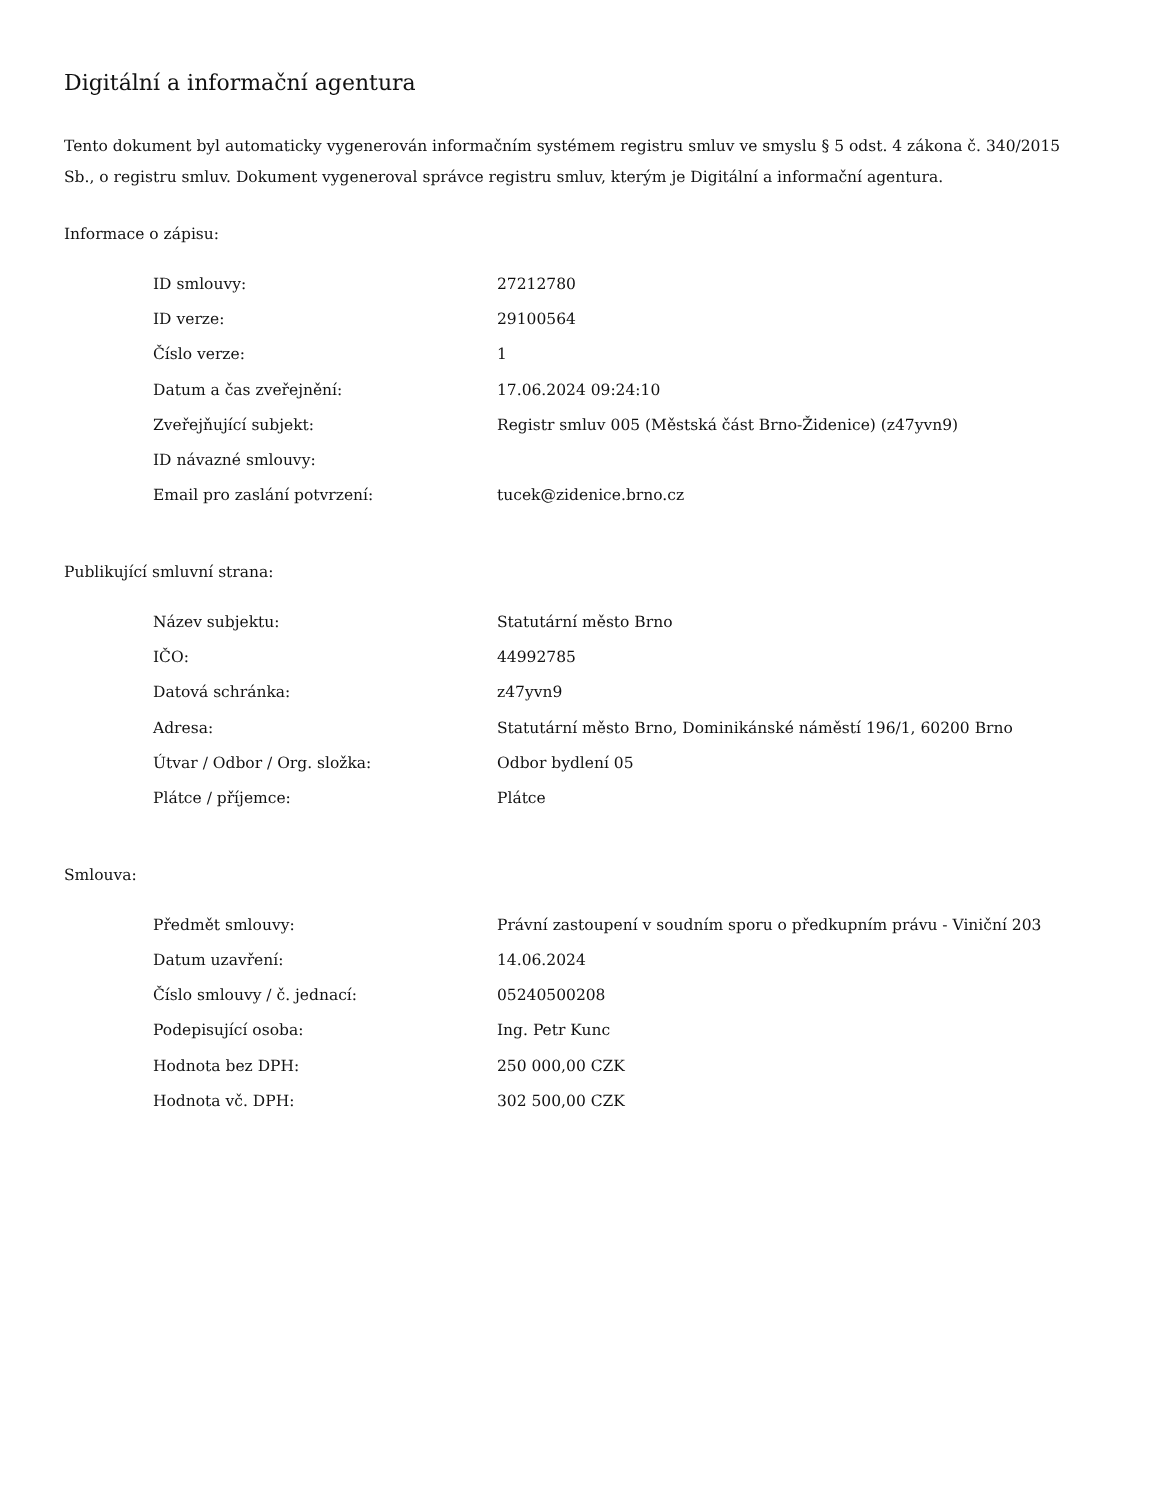Digitální a informační agentura
Tento dokument byl automaticky vygenerován informačním systémem registru smluv ve smyslu § 5 odst. 4 zákona č. 340/2015 Sb., o registru smluv. Dokument vygeneroval správce registru smluv, kterým je Digitální a informační agentura.
Informace o zápisu:
| ID smlouvy: | 27212780 |
| ID verze: | 29100564 |
| Číslo verze: | 1 |
| Datum a čas zveřejnění: | 17.06.2024 09:24:10 |
| Zveřejňující subjekt: | Registr smluv 005 (Městská část Brno-Židenice) (z47yvn9) |
| ID návazné smlouvy: | |
| Email pro zaslání potvrzení: | tucek@zidenice.brno.cz |
Publikující smluvní strana:
| Název subjektu: | Statutární město Brno |
| IČO: | 44992785 |
| Datová schránka: | z47yvn9 |
| Adresa: | Statutární město Brno, Dominikánské náměstí 196/1, 60200 Brno |
| Útvar / Odbor / Org. složka: | Odbor bydlení 05 |
| Plátce / příjemce: | Plátce |
Smlouva:
| Předmět smlouvy: | Právní zastoupení v soudním sporu o předkupním právu - Viniční 203 |
| Datum uzavření: | 14.06.2024 |
| Číslo smlouvy / č. jednací: | 05240500208 |
| Podepisující osoba: | Ing. Petr Kunc |
| Hodnota bez DPH: | 250 000,00 CZK |
| Hodnota vč. DPH: | 302 500,00 CZK |